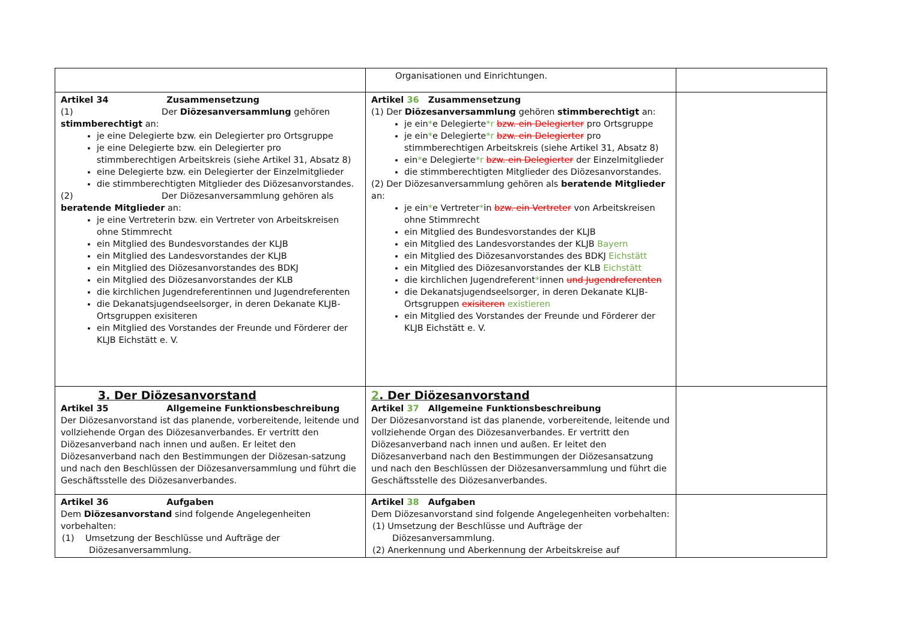| | Organisationen und Einrichtungen. | |
| Artikel 34 Zusammensetzung (1) Der Diözesanversammlung gehören stimmberechtigt an: je eine Delegierte bzw. ein Delegierter pro Ortsgruppe je eine Delegierte bzw. ein Delegierter pro stimmberechtigen Arbeitskreis (siehe Artikel 31, Absatz 8) eine Delegierte bzw. ein Delegierter der Einzelmitglieder die stimmberechtigten Mitglieder des Diözesanvorstandes. (2) Der Diözesanversammlung gehören als beratende Mitglieder an: je eine Vertreterin bzw. ein Vertreter von Arbeitskreisen ohne Stimmrecht ein Mitglied des Bundesvorstandes der KLJB ein Mitglied des Landesvorstandes der KLJB ein Mitglied des Diözesanvorstandes des BDKJ ein Mitglied des Diözesanvorstandes der KLB die kirchlichen Jugendreferentinnen und Jugendreferenten die Dekanatsjugendseelsorger, in deren Dekanate KLJB-Ortsgruppen exisiteren ein Mitglied des Vorstandes der Freunde und Förderer der KLJB Eichstätt e. V. | Artikel 36 Zusammensetzung (1) Der Diözesanversammlung gehören stimmberechtigt an: je ein * e Delegierte *r bzw. ein Delegierter pro Ortsgruppe je ein * e Delegierte *r bzw. ein Delegierter pro stimmberechtigen Arbeitskreis (siehe Artikel 31, Absatz 8) ein * e Delegierte *r bzw. ein Delegierter der Einzelmitglieder die stimmberechtigten Mitglieder des Diözesanvorstandes. (2) Der Diözesanversammlung gehören als beratende Mitglieder an: je ein * e Vertreter * in bzw. ein Vertreter von Arbeitskreisen ohne Stimmrecht ein Mitglied des Bundesvorstandes der KLJB ein Mitglied des Landesvorstandes der KLJB Bayern ein Mitglied des Diözesanvorstandes des BDKJ Eichstätt ein Mitglied des Diözesanvorstandes der KLB Eichstätt die kirchlichen Jugendreferent * innen und Jugendreferenten die Dekanatsjugendseelsorger, in deren Dekanate KLJB-Ortsgruppen exisiteren existieren ein Mitglied des Vorstandes der Freunde und Förderer der KLJB Eichstätt e. V. | |
| 3. Der Diözesanvorstand Artikel 35 Allgemeine Funktionsbeschreibung Der Diözesanvorstand ist das planende, vorbereitende, leitende und vollziehende Organ des Diözesanverbandes. Er vertritt den Diözesanverband nach innen und außen. Er leitet den Diözesanverband nach den Bestimmungen der Diözesan-satzung und nach den Beschlüssen der Diözesanversammlung und führt die Geschäftsstelle des Diözesanverbandes. | 2 . Der Diözesanvorstand Artikel 37 Allgemeine Funktionsbeschreibung Der Diözesanvorstand ist das planende, vorbereitende, leitende und vollziehende Organ des Diözesanverbandes. Er vertritt den Diözesanverband nach innen und außen. Er leitet den Diözesanverband nach den Bestimmungen der Diözesansatzung und nach den Beschlüssen der Diözesanversammlung und führt die Geschäftsstelle des Diözesanverbandes. | |
| Artikel 36 Aufgaben Dem Diözesanvorstand sind folgende Angelegenheiten vorbehalten: (1) Umsetzung der Beschlüsse und Aufträge der Diözesanversammlung. | Artikel 38 Aufgaben Dem Diözesanvorstand sind folgende Angelegenheiten vorbehalten: (1) Umsetzung der Beschlüsse und Aufträge der Diözesanversammlung. (2) Anerkennung und Aberkennung der Arbeitskreise auf | |